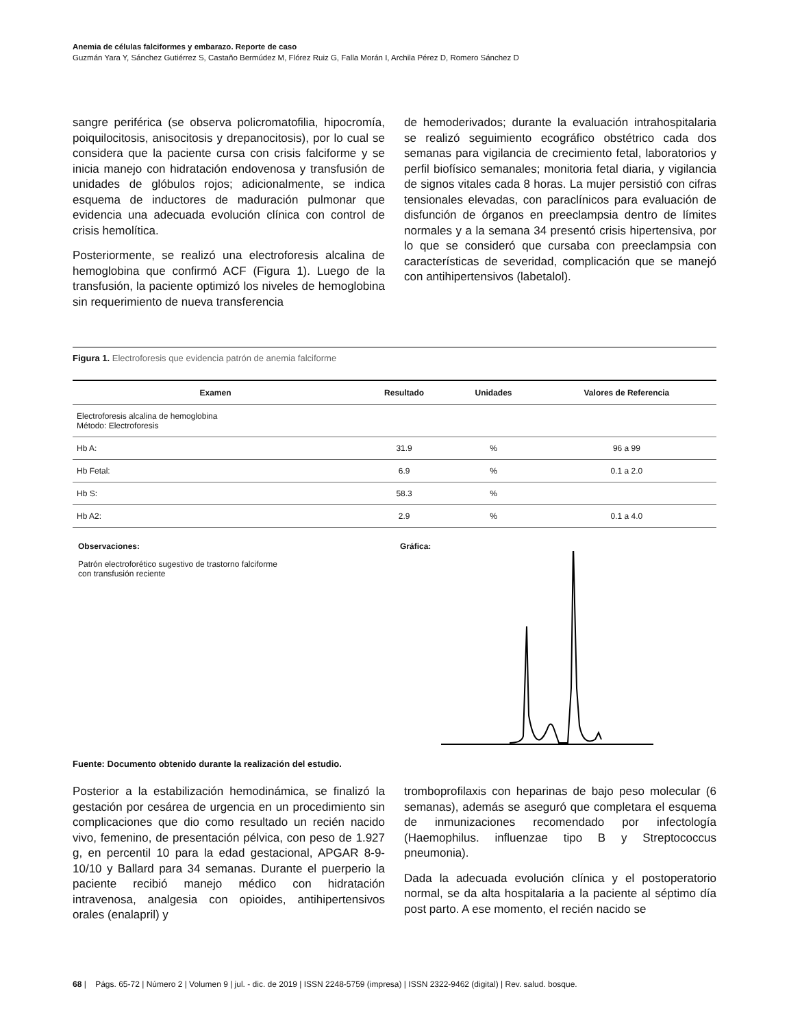Anemia de células falciformes y embarazo. Reporte de caso
Guzmán Yara Y, Sánchez Gutiérrez S, Castaño Bermúdez M, Flórez Ruiz G, Falla Morán I, Archila Pérez D, Romero Sánchez D
sangre periférica (se observa policromatofilia, hipocromía, poiquilocitosis, anisocitosis y drepanocitosis), por lo cual se considera que la paciente cursa con crisis falciforme y se inicia manejo con hidratación endovenosa y transfusión de unidades de glóbulos rojos; adicionalmente, se indica esquema de inductores de maduración pulmonar que evidencia una adecuada evolución clínica con control de crisis hemolítica.
Posteriormente, se realizó una electroforesis alcalina de hemoglobina que confirmó ACF (Figura 1). Luego de la transfusión, la paciente optimizó los niveles de hemoglobina sin requerimiento de nueva transferencia
de hemoderivados; durante la evaluación intrahospitalaria se realizó seguimiento ecográfico obstétrico cada dos semanas para vigilancia de crecimiento fetal, laboratorios y perfil biofísico semanales; monitoria fetal diaria, y vigilancia de signos vitales cada 8 horas. La mujer persistió con cifras tensionales elevadas, con paraclínicos para evaluación de disfunción de órganos en preeclampsia dentro de límites normales y a la semana 34 presentó crisis hipertensiva, por lo que se consideró que cursaba con preeclampsia con características de severidad, complicación que se manejó con antihipertensivos (labetalol).
Figura 1. Electroforesis que evidencia patrón de anemia falciforme
| Examen | Resultado | Unidades | Valores de Referencia |
| --- | --- | --- | --- |
| Electroforesis alcalina de hemoglobina Método: Electroforesis | | | |
| Hb A: | 31.9 | % | 96 a 99 |
| Hb Fetal: | 6.9 | % | 0.1 a 2.0 |
| Hb S: | 58.3 | % | |
| Hb A2: | 2.9 | % | 0.1 a 4.0 |
Observaciones:
Patrón electroforético sugestivo de trastorno falciforme
con transfusión reciente
Gráfica:
Fuente: Documento obtenido durante la realización del estudio.
Posterior a la estabilización hemodinámica, se finalizó la gestación por cesárea de urgencia en un procedimiento sin complicaciones que dio como resultado un recién nacido vivo, femenino, de presentación pélvica, con peso de 1.927 g, en percentil 10 para la edad gestacional, APGAR 8-9-10/10 y Ballard para 34 semanas. Durante el puerperio la paciente recibió manejo médico con hidratación intravenosa, analgesia con opioides, antihipertensivos orales (enalapril) y
tromboprofilaxis con heparinas de bajo peso molecular (6 semanas), además se aseguró que completara el esquema de inmunizaciones recomendado por infectología (Haemophilus. influenzae tipo B y Streptococcus pneumonia).
Dada la adecuada evolución clínica y el postoperatorio normal, se da alta hospitalaria a la paciente al séptimo día post parto. A ese momento, el recién nacido se
68 | Págs. 65-72 | Número 2 | Volumen 9 | jul. - dic. de 2019 | ISSN 2248-5759 (impresa) | ISSN 2322-9462 (digital) | Rev. salud. bosque.